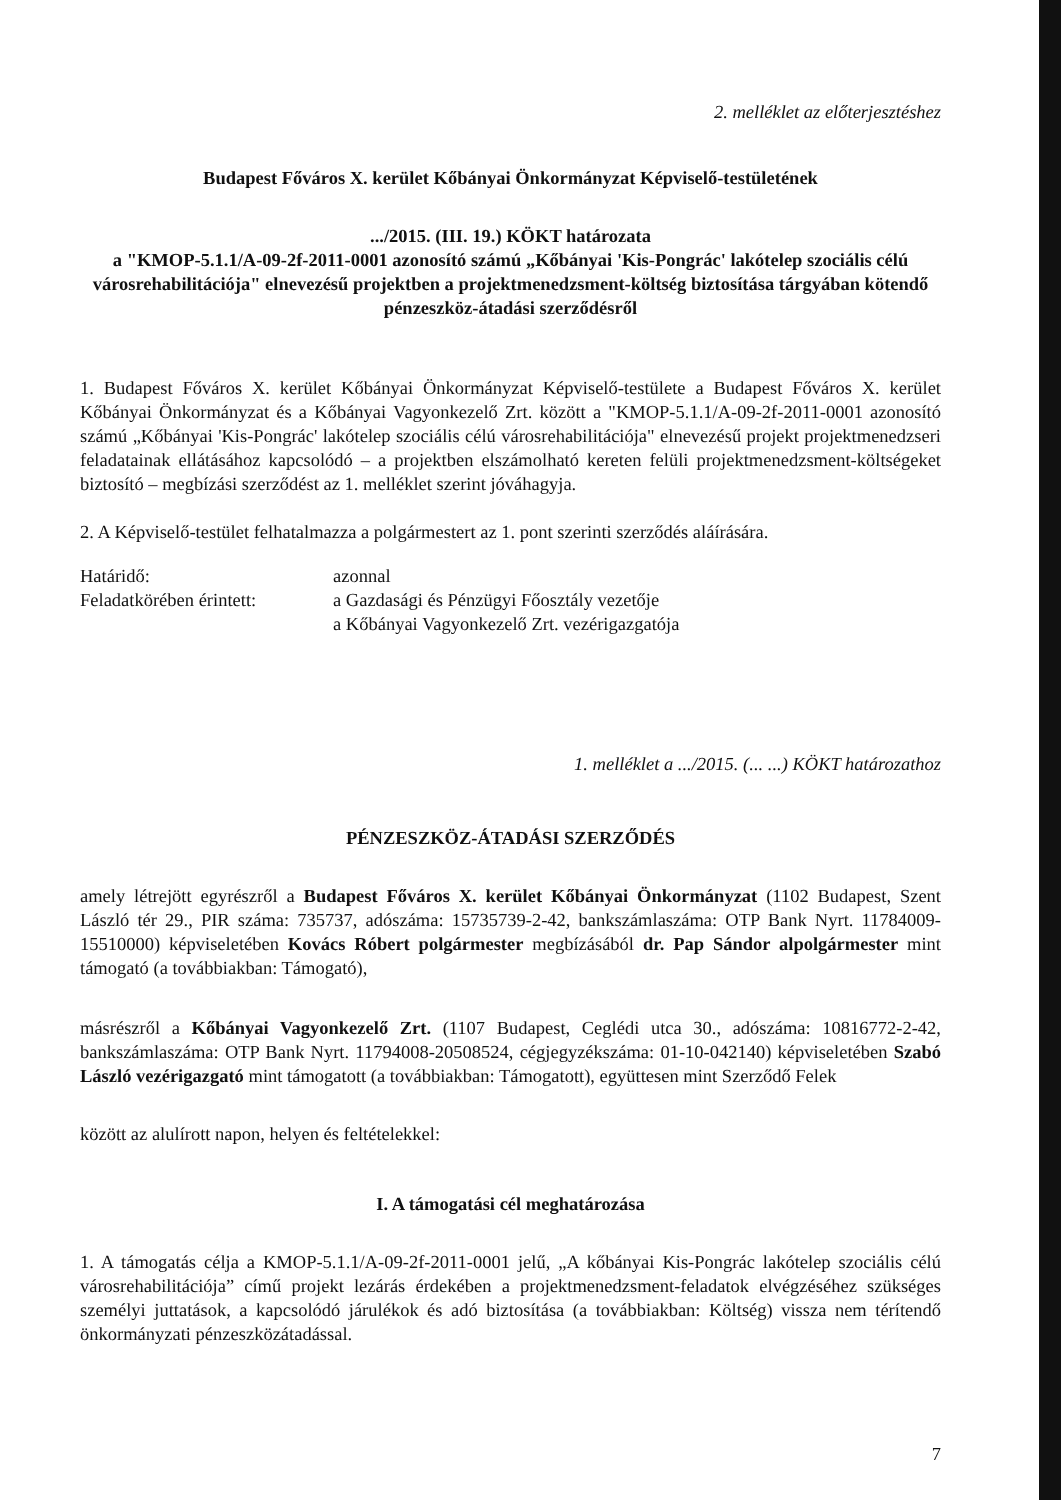2. melléklet az előterjesztéshez
Budapest Főváros X. kerület Kőbányai Önkormányzat Képviselő-testületének
.../2015. (III. 19.) KÖKT határozata
a "KMOP-5.1.1/A-09-2f-2011-0001 azonosító számú „Kőbányai 'Kis-Pongrác' lakótelep szociális célú városrehabilitációja" elnevezésű projektben a projektmenedzsment-költség biztosítása tárgyában kötendő pénzeszköz-átadási szerződésről
1. Budapest Főváros X. kerület Kőbányai Önkormányzat Képviselő-testülete a Budapest Főváros X. kerület Kőbányai Önkormányzat és a Kőbányai Vagyonkezelő Zrt. között a "KMOP-5.1.1/A-09-2f-2011-0001 azonosító számú „Kőbányai 'Kis-Pongrác' lakótelep szociális célú városrehabilitációja" elnevezésű projekt projektmenedzseri feladatainak ellátásához kapcsolódó – a projektben elszámolható kereten felüli projektmenedzsment-költségeket biztosító – megbízási szerződést az 1. melléklet szerint jóváhagyja.
2. A Képviselő-testület felhatalmazza a polgármestert az 1. pont szerinti szerződés aláírására.
| Határidő: | azonnal |
| Feladatkörében érintett: | a Gazdasági és Pénzügyi Főosztály vezetője a Kőbányai Vagyonkezelő Zrt. vezérigazgatója |
1. melléklet a .../2015. (... ...) KÖKT határozathoz
PÉNZESZKÖZ-ÁTADÁSI SZERZŐDÉS
amely létrejött egyrészről a Budapest Főváros X. kerület Kőbányai Önkormányzat (1102 Budapest, Szent László tér 29., PIR száma: 735737, adószáma: 15735739-2-42, bankszámlaszáma: OTP Bank Nyrt. 11784009-15510000) képviseletében Kovács Róbert polgármester megbízásából dr. Pap Sándor alpolgármester mint támogató (a továbbiakban: Támogató),
másrészről a Kőbányai Vagyonkezelő Zrt. (1107 Budapest, Ceglédi utca 30., adószáma: 10816772-2-42, bankszámlaszáma: OTP Bank Nyrt. 11794008-20508524, cégjegyzékszáma: 01-10-042140) képviseletében Szabó László vezérigazgató mint támogatott (a továbbiakban: Támogatott), együttesen mint Szerződő Felek
között az alulírott napon, helyen és feltételekkel:
I. A támogatási cél meghatározása
1. A támogatás célja a KMOP-5.1.1/A-09-2f-2011-0001 jelű, „A kőbányai Kis-Pongrác lakótelep szociális célú városrehabilitációja” című projekt lezárás érdekében a projektmenedzsment-feladatok elvégzéséhez szükséges személyi juttatások, a kapcsolódó járulékok és adó biztosítása (a továbbiakban: Költség) vissza nem térítendő önkormányzati pénzeszközátadással.
7